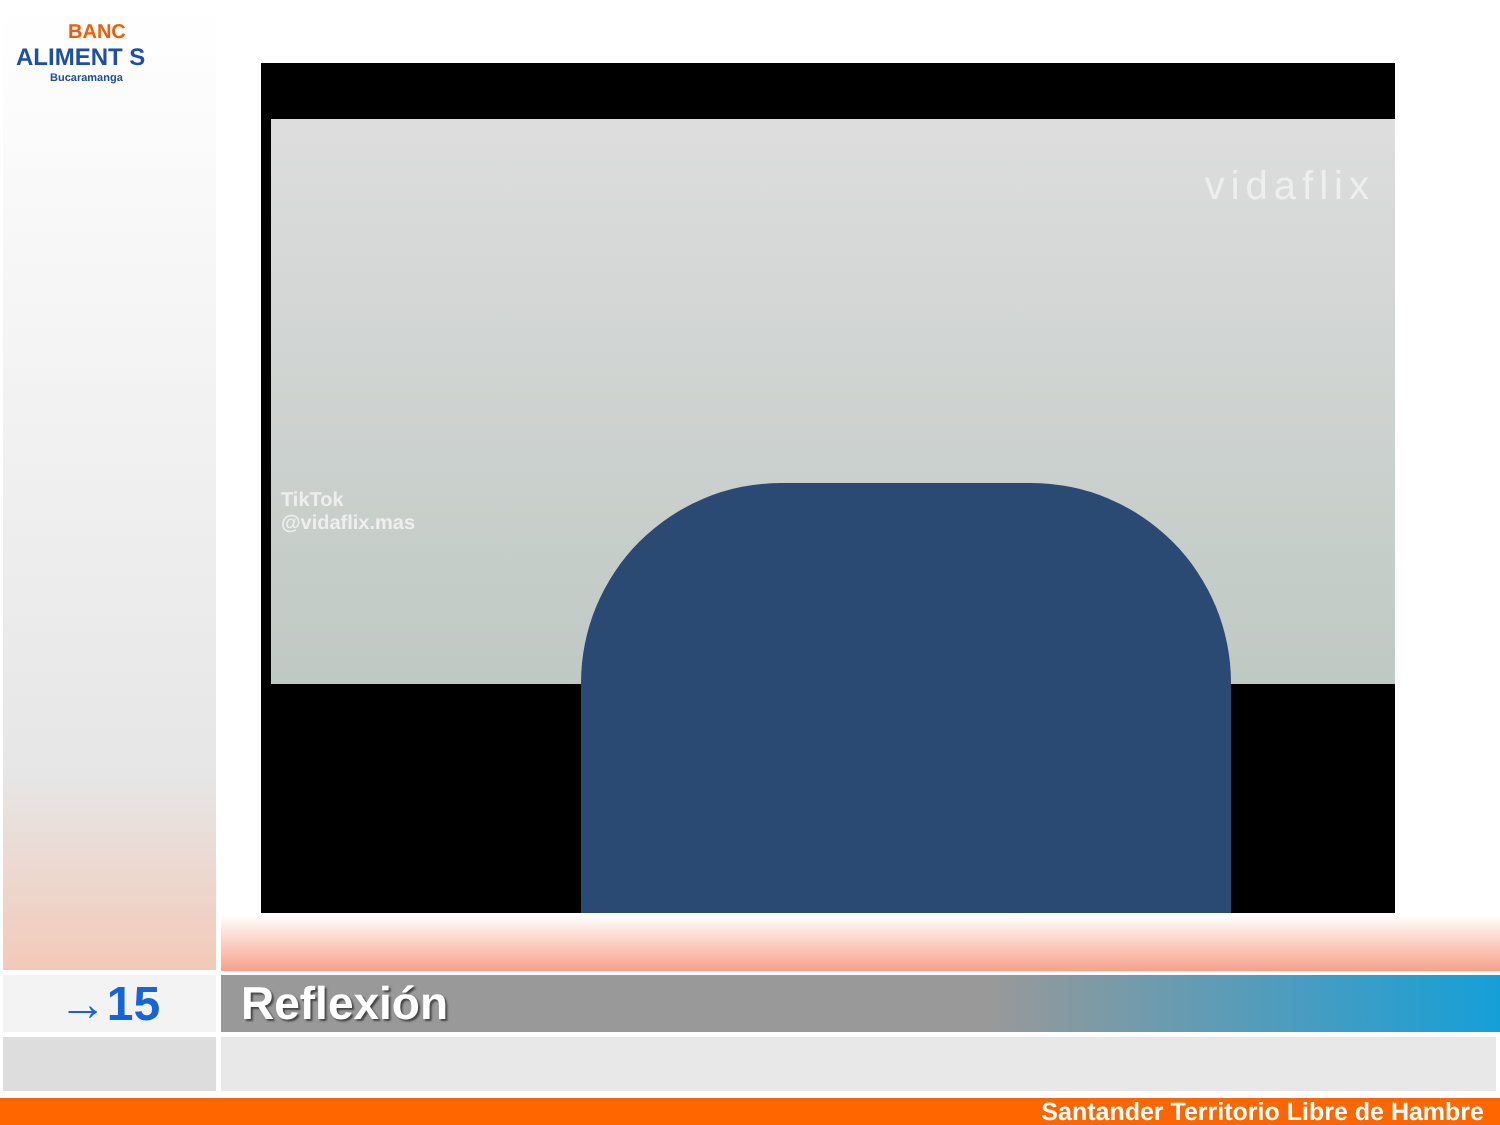BANC
ALIMENT S
Bucaramanga
vidaflix
TikTok
@vidaflix.mas
→15 Reflexión
Santander Territorio Libre de Hambre